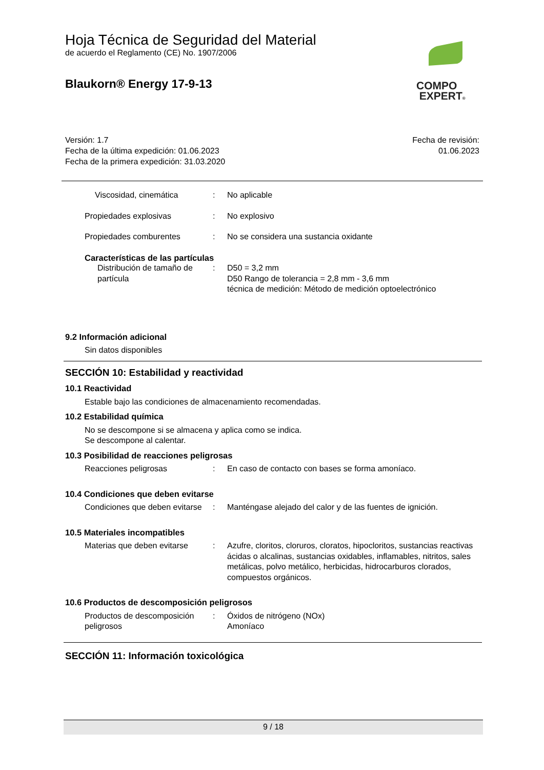Hoja Técnica de Seguridad del Material
de acuerdo el Reglamento (CE) No. 1907/2006
Blaukorn® Energy 17-9-13
COMPO
EXPERT®
Versión: 1.7
Fecha de la última expedición: 01.06.2023
Fecha de la primera expedición: 31.03.2020
Fecha de revisión:
01.06.2023
Viscosidad, cinemática : No aplicable
Propiedades explosivas : No explosivo
Propiedades comburentes : No se considera una sustancia oxidante
Características de las partículas
Distribución de tamaño de partícula
: D50 = 3,2 mm
D50 Rango de tolerancia = 2,8 mm - 3,6 mm
técnica de medición: Método de medición optoelectrónico
9.2 Información adicional
Sin datos disponibles
SECCIÓN 10: Estabilidad y reactividad
10.1 Reactividad
Estable bajo las condiciones de almacenamiento recomendadas.
10.2 Estabilidad química
No se descompone si se almacena y aplica como se indica.
Se descompone al calentar.
10.3 Posibilidad de reacciones peligrosas
Reacciones peligrosas : En caso de contacto con bases se forma amoníaco.
10.4 Condiciones que deben evitarse
Condiciones que deben evitarse
: Manténgase alejado del calor y de las fuentes de ignición.
10.5 Materiales incompatibles
Materias que deben evitarse
: Azufre, cloritos, cloruros, cloratos, hipocloritos, sustancias reactivas ácidas o alcalinas, sustancias oxidables, inflamables, nitritos, sales metálicas, polvo metálico, herbicidas, hidrocarburos clorados, compuestos orgánicos.
10.6 Productos de descomposición peligrosos
Productos de descomposición peligrosos
: Óxidos de nitrógeno (NOx)
Amoníaco
SECCIÓN 11: Información toxicológica
9 / 18